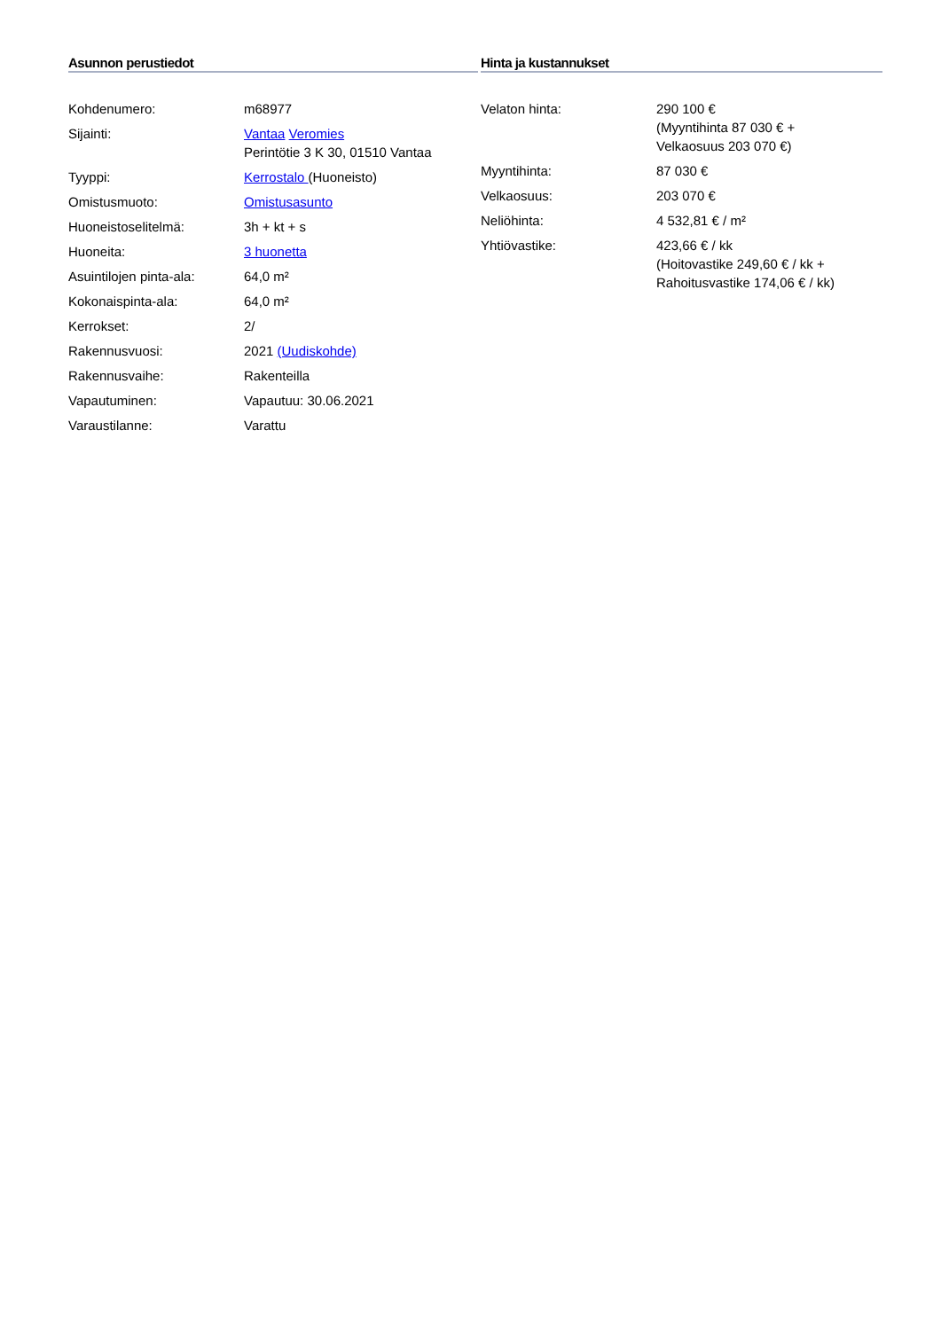Asunnon perustiedot
| Kohdenumero: | m68977 |
| Sijainti: | Vantaa Veromies Perintötie 3 K 30, 01510 Vantaa |
| Tyyppi: | Kerrostalo (Huoneisto) |
| Omistusmuoto: | Omistusasunto |
| Huoneistoselitelmä: | 3h + kt + s |
| Huoneita: | 3 huonetta |
| Asuintilojen pinta-ala: | 64,0 m² |
| Kokonaispinta-ala: | 64,0 m² |
| Kerrokset: | 2/ |
| Rakennusvuosi: | 2021 (Uudiskohde) |
| Rakennusvaihe: | Rakenteilla |
| Vapautuminen: | Vapautuu: 30.06.2021 |
| Varaustilanne: | Varattu |
Hinta ja kustannukset
| Velaton hinta: | 290 100 € (Myyntihinta 87 030 € + Velkaosuus 203 070 €) |
| Myyntihinta: | 87 030 € |
| Velkaosuus: | 203 070 € |
| Neliöhinta: | 4 532,81 € / m² |
| Yhtiövastike: | 423,66 € / kk (Hoitovastike 249,60 € / kk + Rahoitusvastike 174,06 € / kk) |